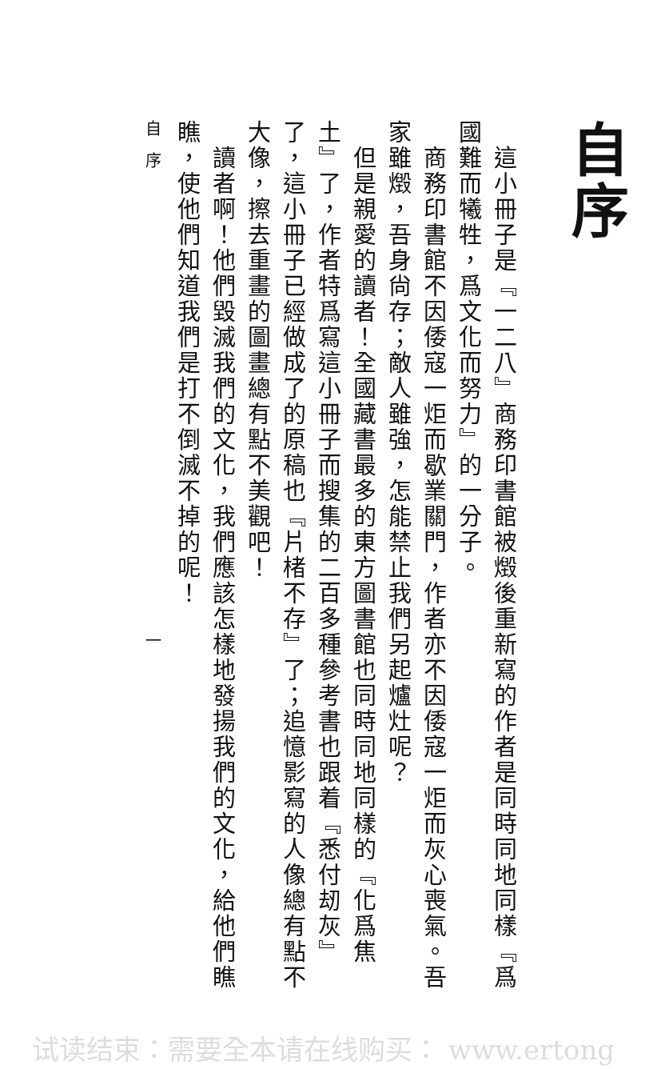自序
　這小冊子是『一二八』商務印書館被燬後重新寫的作者是同時同地同樣『爲國難而犧牲，爲文化而努力』的一分子。
　商務印書館不因倭寇一炬而歇業關門，作者亦不因倭寇一炬而灰心喪氣。吾家雖燬，吾身尙存；敵人雖強，怎能禁止我們另起爐灶呢？
　但是親愛的讀者！全國藏書最多的東方圖書館也同時同地同樣的『化爲焦土』了，作者特爲寫這小冊子而搜集的二百多種參考書也跟着『悉付刼灰』了，這小冊子已經做成了的原稿也『片楮不存』了；追憶影寫的人像總有點不大像，擦去重畫的圖畫總有點不美觀吧！
　讀者啊！他們毀滅我們的文化，我們應該怎樣地發揚我們的文化，給他們瞧瞧，使他們知道我們是打不倒滅不掉的呢！
自序　　　　　　　　　　　　　　一
试读结束：需要全本请在线购买： www.ertong